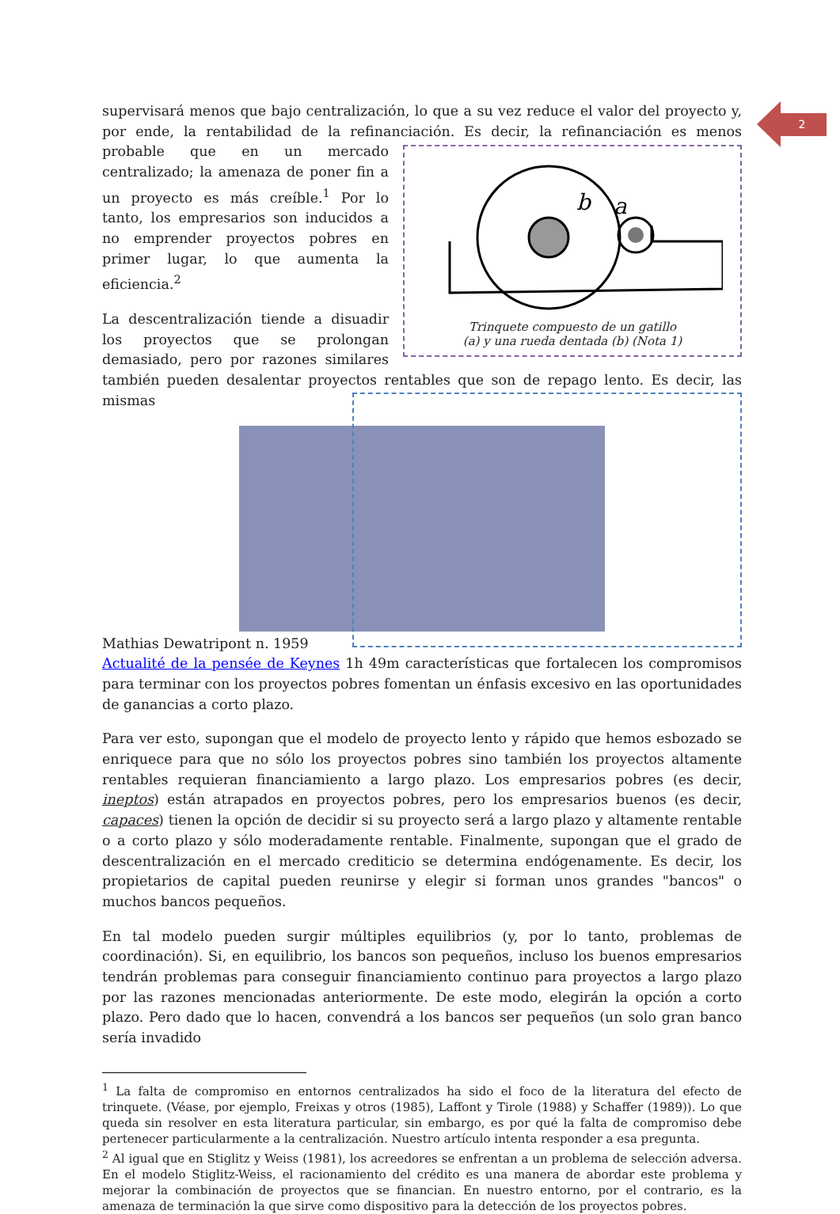2
supervisará menos que bajo centralización, lo que a su vez reduce el valor del proyecto y, por ende, la rentabilidad de la refinanciación. Es decir, la refinanciación es menos probable que
b
a
Trinquete compuesto de un gatillo
(a) y una rueda dentada (b) (Nota 1) en un mercado centralizado; la amenaza de poner fin a un proyecto es más creíble.<sup>1</sup> Por lo tanto, los empresarios son inducidos a no emprender proyectos pobres en primer lugar, lo que aumenta la eficiencia.<sup>2</sup>
La descentralización tiende a disuadir los proyectos que se prolongan demasiado, pero por razones similares también pueden desalentar proyectos rentables que son de repago lento. Es decir, las mismas
Mathias Dewatripont n. 1959
Actualité de la pensée de Keynes 1h 49m características que fortalecen los compromisos para terminar con los proyectos pobres fomentan un énfasis excesivo en las oportunidades de ganancias a corto plazo.
Para ver esto, supongan que el modelo de proyecto lento y rápido que hemos esbozado se enriquece para que no sólo los proyectos pobres sino también los proyectos altamente rentables requieran financiamiento a largo plazo. Los empresarios pobres (es decir, ineptos) están atrapados en proyectos pobres, pero los empresarios buenos (es decir, capaces) tienen la opción de decidir si su proyecto será a largo plazo y altamente rentable o a corto plazo y sólo moderadamente rentable. Finalmente, supongan que el grado de descentralización en el mercado crediticio se determina endógenamente. Es decir, los propietarios de capital pueden reunirse y elegir si forman unos grandes "bancos" o muchos bancos pequeños.
En tal modelo pueden surgir múltiples equilibrios (y, por lo tanto, problemas de coordinación). Si, en equilibrio, los bancos son pequeños, incluso los buenos empresarios tendrán problemas para conseguir financiamiento continuo para proyectos a largo plazo por las razones mencionadas anteriormente. De este modo, elegirán la opción a corto plazo. Pero dado que lo hacen, convendrá a los bancos ser pequeños (un solo gran banco sería invadido
<sup>1</sup> La falta de compromiso en entornos centralizados ha sido el foco de la literatura del efecto de trinquete. (Véase, por ejemplo, Freixas y otros (1985), Laffont y Tirole (1988) y Schaffer (1989)). Lo que queda sin resolver en esta literatura particular, sin embargo, es por qué la falta de compromiso debe pertenecer particularmente a la centralización. Nuestro artículo intenta responder a esa pregunta.
<sup>2</sup> Al igual que en Stiglitz y Weiss (1981), los acreedores se enfrentan a un problema de selección adversa. En el modelo Stiglitz-Weiss, el racionamiento del crédito es una manera de abordar este problema y mejorar la combinación de proyectos que se financian. En nuestro entorno, por el contrario, es la amenaza de terminación la que sirve como dispositivo para la detección de los proyectos pobres.